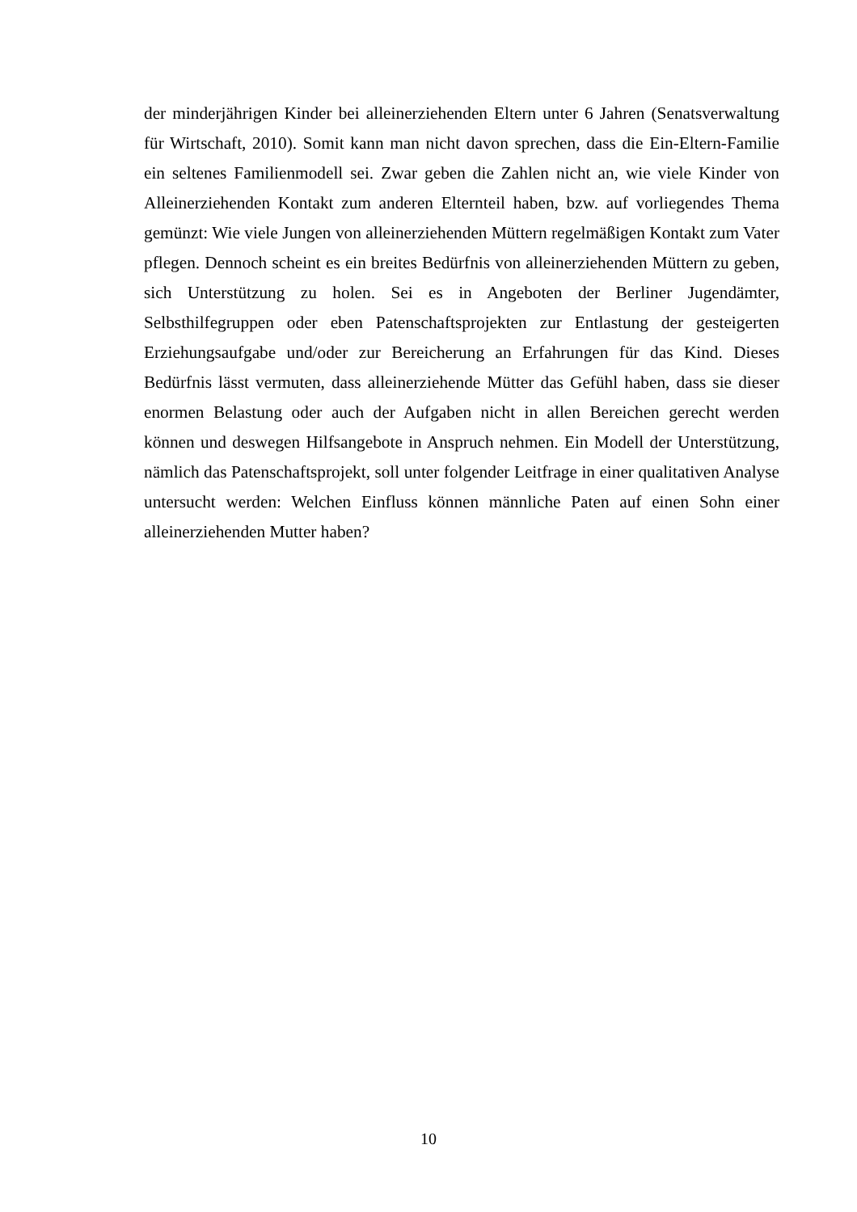der minderjährigen Kinder bei alleinerziehenden Eltern unter 6 Jahren (Senatsverwaltung für Wirtschaft, 2010). Somit kann man nicht davon sprechen, dass die Ein-Eltern-Familie ein seltenes Familienmodell sei. Zwar geben die Zahlen nicht an, wie viele Kinder von Alleinerziehenden Kontakt zum anderen Elternteil haben, bzw. auf vorliegendes Thema gemünzt: Wie viele Jungen von alleinerziehenden Müttern regelmäßigen Kontakt zum Vater pflegen. Dennoch scheint es ein breites Bedürfnis von alleinerziehenden Müttern zu geben, sich Unterstützung zu holen. Sei es in Angeboten der Berliner Jugendämter, Selbsthilfegruppen oder eben Patenschaftsprojekten zur Entlastung der gesteigerten Erziehungsaufgabe und/oder zur Bereicherung an Erfahrungen für das Kind. Dieses Bedürfnis lässt vermuten, dass alleinerziehende Mütter das Gefühl haben, dass sie dieser enormen Belastung oder auch der Aufgaben nicht in allen Bereichen gerecht werden können und deswegen Hilfsangebote in Anspruch nehmen. Ein Modell der Unterstützung, nämlich das Patenschaftsprojekt, soll unter folgender Leitfrage in einer qualitativen Analyse untersucht werden: Welchen Einfluss können männliche Paten auf einen Sohn einer alleinerziehenden Mutter haben?
10